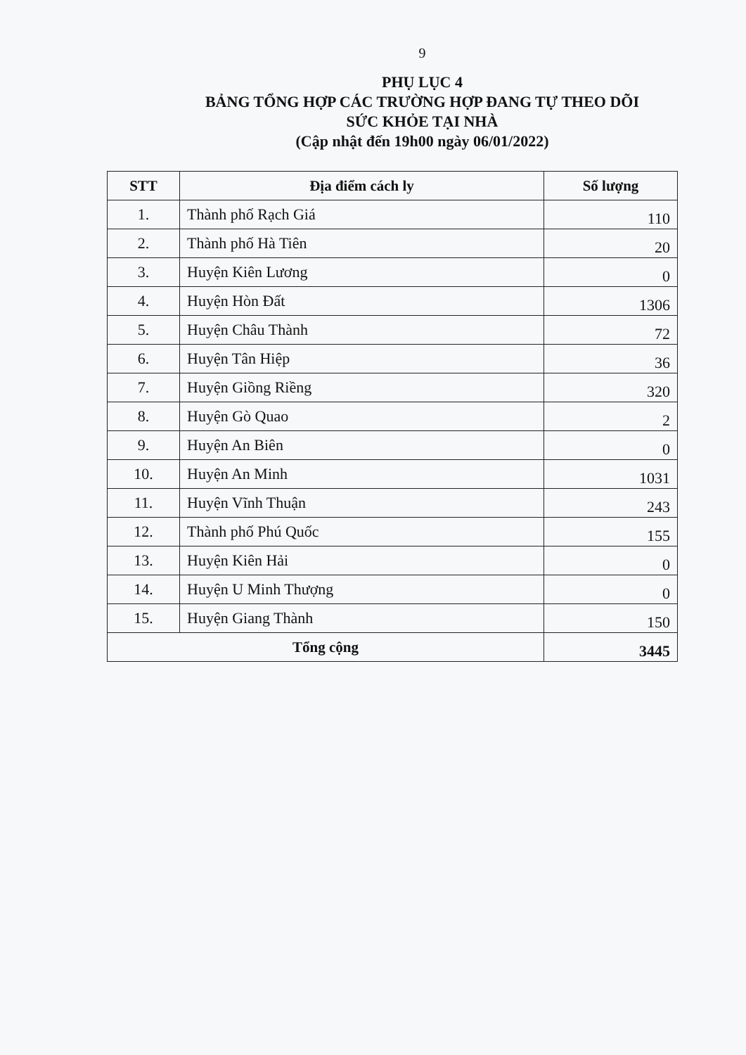9
PHỤ LỤC 4
BẢNG TỔNG HỢP CÁC TRƯỜNG HỢP ĐANG TỰ THEO DÕI
SỨC KHỎE TẠI NHÀ
(Cập nhật đến 19h00 ngày 06/01/2022)
| STT | Địa điểm cách ly | Số lượng |
| --- | --- | --- |
| 1. | Thành phố Rạch Giá | 110 |
| 2. | Thành phố Hà Tiên | 20 |
| 3. | Huyện Kiên Lương | 0 |
| 4. | Huyện Hòn Đất | 1306 |
| 5. | Huyện Châu Thành | 72 |
| 6. | Huyện Tân Hiệp | 36 |
| 7. | Huyện Giồng Riềng | 320 |
| 8. | Huyện Gò Quao | 2 |
| 9. | Huyện An Biên | 0 |
| 10. | Huyện An Minh | 1031 |
| 11. | Huyện Vĩnh Thuận | 243 |
| 12. | Thành phố Phú Quốc | 155 |
| 13. | Huyện Kiên Hải | 0 |
| 14. | Huyện U Minh Thượng | 0 |
| 15. | Huyện Giang Thành | 150 |
| Tổng cộng | | 3445 |